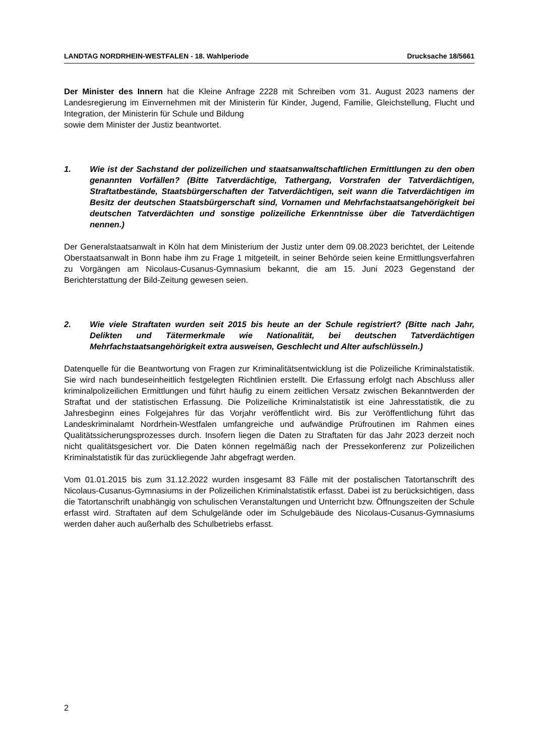LANDTAG NORDRHEIN-WESTFALEN - 18. Wahlperiode Drucksache 18/5661
Der Minister des Innern hat die Kleine Anfrage 2228 mit Schreiben vom 31. August 2023 namens der Landesregierung im Einvernehmen mit der Ministerin für Kinder, Jugend, Familie, Gleichstellung, Flucht und Integration, der Ministerin für Schule und Bildung
sowie dem Minister der Justiz beantwortet.
1. Wie ist der Sachstand der polizeilichen und staatsanwaltschaftlichen Ermittlungen zu den oben genannten Vorfällen? (Bitte Tatverdächtige, Tathergang, Vorstrafen der Tatverdächtigen, Straftatbestände, Staatsbürgerschaften der Tatverdächtigen, seit wann die Tatverdächtigen im Besitz der deutschen Staatsbürgerschaft sind, Vornamen und Mehrfachstaatsangehörigkeit bei deutschen Tatverdächten und sonstige polizeiliche Erkenntnisse über die Tatverdächtigen nennen.)
Der Generalstaatsanwalt in Köln hat dem Ministerium der Justiz unter dem 09.08.2023 berichtet, der Leitende Oberstaatsanwalt in Bonn habe ihm zu Frage 1 mitgeteilt, in seiner Behörde seien keine Ermittlungsverfahren zu Vorgängen am Nicolaus-Cusanus-Gymnasium bekannt, die am 15. Juni 2023 Gegenstand der Berichterstattung der Bild-Zeitung gewesen seien.
2. Wie viele Straftaten wurden seit 2015 bis heute an der Schule registriert? (Bitte nach Jahr, Delikten und Tätermerkmale wie Nationalität, bei deutschen Tatverdächtigen Mehrfachstaatsangehörigkeit extra ausweisen, Geschlecht und Alter aufschlüsseln.)
Datenquelle für die Beantwortung von Fragen zur Kriminalitätsentwicklung ist die Polizeiliche Kriminalstatistik. Sie wird nach bundeseinheitlich festgelegten Richtlinien erstellt. Die Erfassung erfolgt nach Abschluss aller kriminalpolizeilichen Ermittlungen und führt häufig zu einem zeitlichen Versatz zwischen Bekanntwerden der Straftat und der statistischen Erfassung. Die Polizeiliche Kriminalstatistik ist eine Jahresstatistik, die zu Jahresbeginn eines Folgejahres für das Vorjahr veröffentlicht wird. Bis zur Veröffentlichung führt das Landeskriminalamt Nordrhein-Westfalen umfangreiche und aufwändige Prüfroutinen im Rahmen eines Qualitätssicherungsprozesses durch. Insofern liegen die Daten zu Straftaten für das Jahr 2023 derzeit noch nicht qualitätsgesichert vor. Die Daten können regelmäßig nach der Pressekonferenz zur Polizeilichen Kriminalstatistik für das zurückliegende Jahr abgefragt werden.
Vom 01.01.2015 bis zum 31.12.2022 wurden insgesamt 83 Fälle mit der postalischen Tatortanschrift des Nicolaus-Cusanus-Gymnasiums in der Polizeilichen Kriminalstatistik erfasst. Dabei ist zu berücksichtigen, dass die Tatortanschrift unabhängig von schulischen Veranstaltungen und Unterricht bzw. Öffnungszeiten der Schule erfasst wird. Straftaten auf dem Schulgelände oder im Schulgebäude des Nicolaus-Cusanus-Gymnasiums werden daher auch außerhalb des Schulbetriebs erfasst.
2